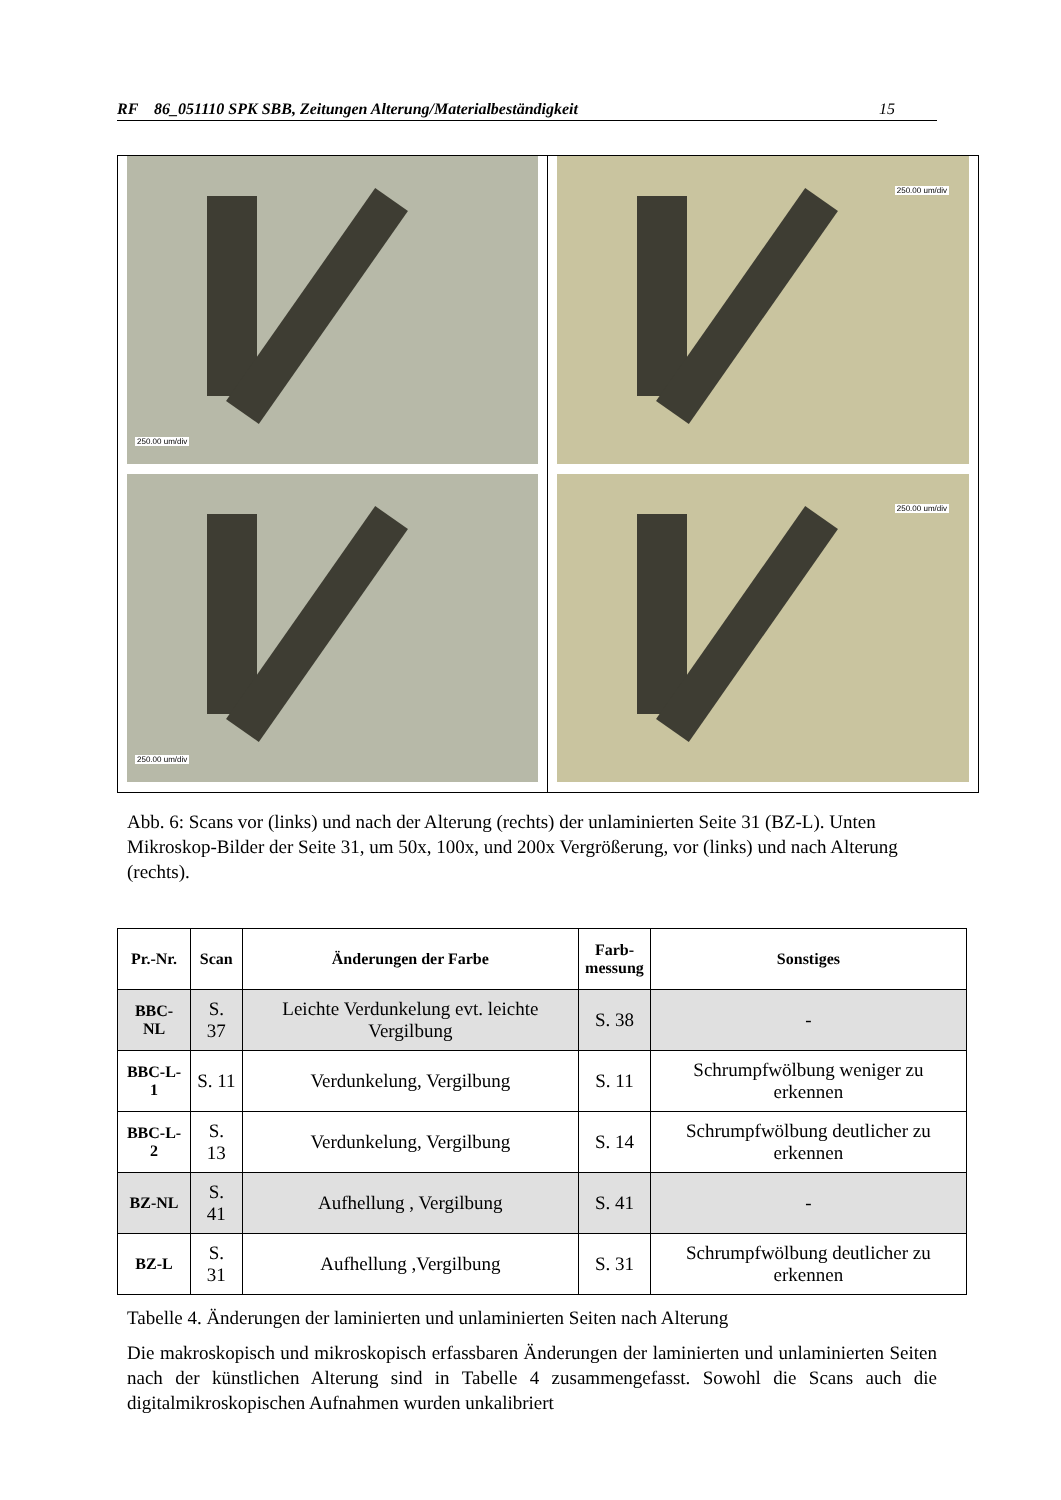RF 86_051110 SPK SBB, Zeitungen Alterung/Materialbeständigkeit 15
250.00 um/div
250.00 um/div
250.00 um/div
250.00 um/div
Abb. 6: Scans vor (links) und nach der Alterung (rechts) der unlaminierten Seite 31 (BZ-L). Unten Mikroskop-Bilder der Seite 31, um 50x, 100x, und 200x Vergrößerung, vor (links) und nach Alterung (rechts).
| Pr.-Nr. | Scan | Änderungen der Farbe | Farb- messung | Sonstiges |
| --- | --- | --- | --- | --- |
| BBC-NL | S. 37 | Leichte Verdunkelung evt. leichte Vergilbung | S. 38 | - |
| BBC-L-1 | S. 11 | Verdunkelung, Vergilbung | S. 11 | Schrumpfwölbung weniger zu erkennen |
| BBC-L-2 | S. 13 | Verdunkelung, Vergilbung | S. 14 | Schrumpfwölbung deutlicher zu erkennen |
| BZ-NL | S. 41 | Aufhellung , Vergilbung | S. 41 | - |
| BZ-L | S. 31 | Aufhellung ,Vergilbung | S. 31 | Schrumpfwölbung deutlicher zu erkennen |
Tabelle 4. Änderungen der laminierten und unlaminierten Seiten nach Alterung
Die makroskopisch und mikroskopisch erfassbaren Änderungen der laminierten und unlaminierten Seiten nach der künstlichen Alterung sind in Tabelle 4 zusammengefasst. Sowohl die Scans auch die digitalmikroskopischen Aufnahmen wurden unkalibriert